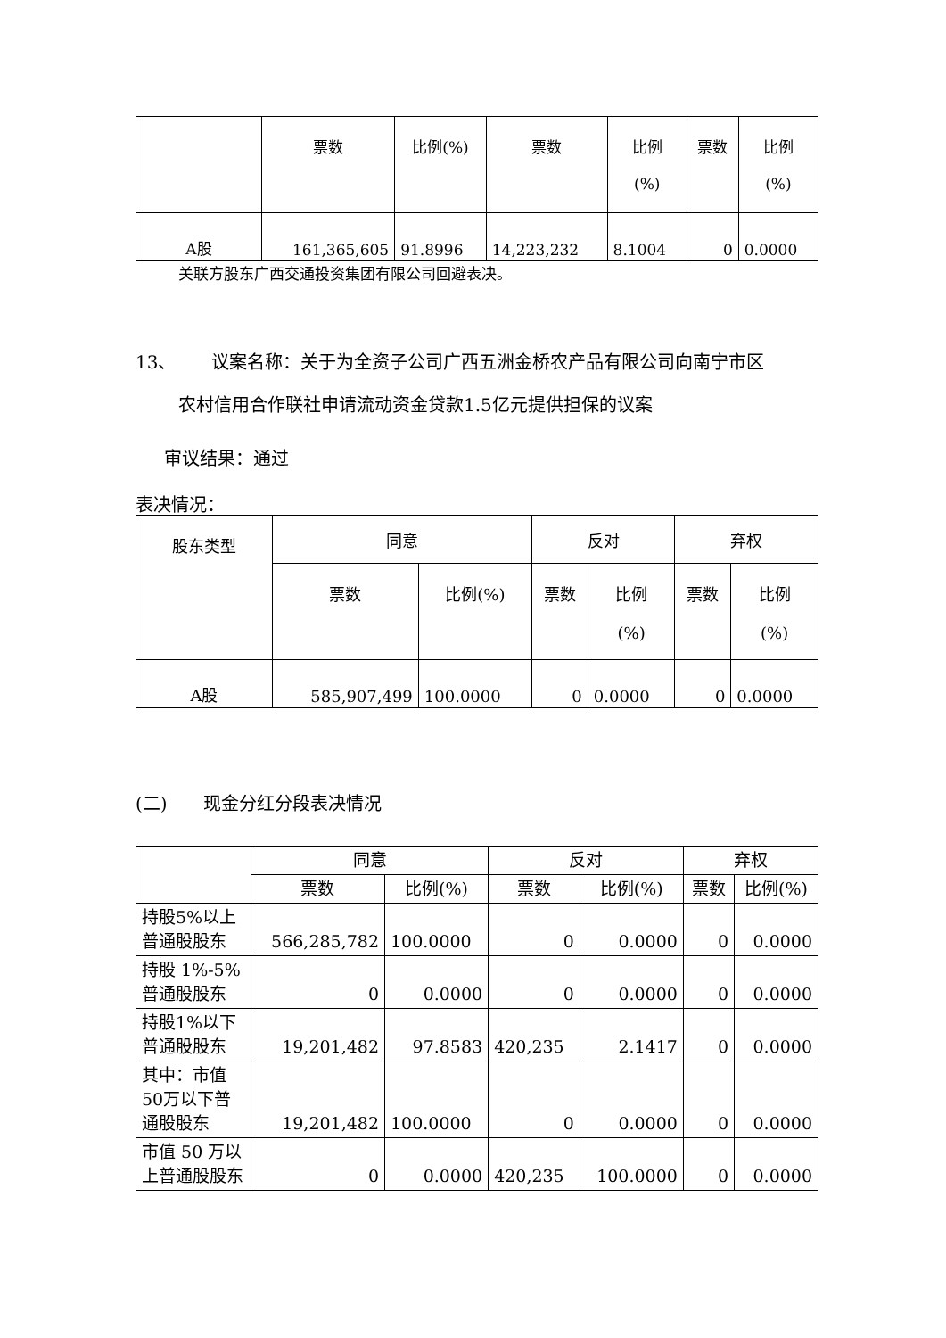| | 票数 | 比例(%) | 票数 | 比例 (%) | 票数 | 比例 (%) |
| --- | --- | --- | --- | --- | --- | --- |
| A股 | 161,365,605 | 91.8996 | 14,223,232 | 8.1004 | 0 | 0.0000 |
关联方股东广西交通投资集团有限公司回避表决。
13、  议案名称：关于为全资子公司广西五洲金桥农产品有限公司向南宁市区
农村信用合作联社申请流动资金贷款1.5亿元提供担保的议案
审议结果：通过
表决情况：
| 股东类型 | 同意 | | 反对 | | 弃权 | |
| --- | --- | --- | --- | --- | --- | --- |
| | 票数 | 比例(%) | 票数 | 比例 (%) | 票数 | 比例 (%) |
| A股 | 585,907,499 | 100.0000 | 0 | 0.0000 | 0 | 0.0000 |
(二)  现金分红分段表决情况
| | 同意 | | 反对 | | 弃权 | |
| --- | --- | --- | --- | --- | --- | --- |
| | 票数 | 比例(%) | 票数 | 比例(%) | 票数 | 比例(%) |
| 持股5%以上普通股股东 | 566,285,782 | 100.0000 | 0 | 0.0000 | 0 | 0.0000 |
| 持股 1%-5%普通股股东 | 0 | 0.0000 | 0 | 0.0000 | 0 | 0.0000 |
| 持股1%以下普通股股东 | 19,201,482 | 97.8583 | 420,235 | 2.1417 | 0 | 0.0000 |
| 其中：市值50万以下普通股股东 | 19,201,482 | 100.0000 | 0 | 0.0000 | 0 | 0.0000 |
| 市值 50 万以上普通股股东 | 0 | 0.0000 | 420,235 | 100.0000 | 0 | 0.0000 |